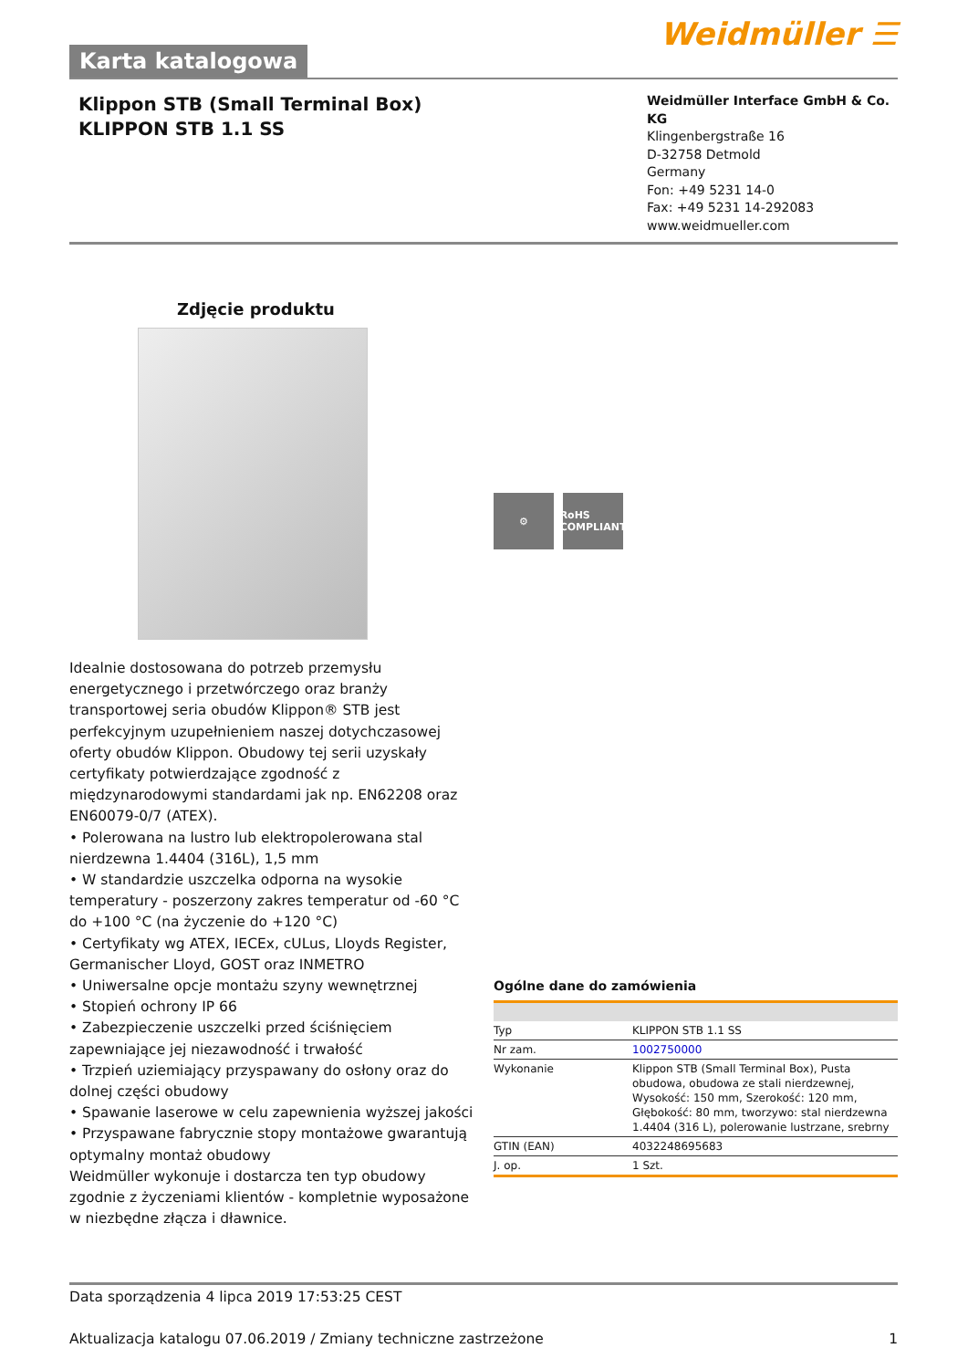Karta katalogowa
Weidmüller ☰
Klippon STB (Small Terminal Box)
KLIPPON STB 1.1 SS
Weidmüller Interface GmbH & Co. KG
Klingenbergstraße 16
D-32758 Detmold
Germany
Fon: +49 5231 14-0
Fax: +49 5231 14-292083
www.weidmueller.com
Zdjęcie produktu
Idealnie dostosowana do potrzeb przemysłu energetycznego i przetwórczego oraz branży transportowej seria obudów Klippon® STB jest perfekcyjnym uzupełnieniem naszej dotychczasowej oferty obudów Klippon. Obudowy tej serii uzyskały certyfikaty potwierdzające zgodność z międzynarodowymi standardami jak np. EN62208 oraz EN60079-0/7 (ATEX).
• Polerowana na lustro lub elektropolerowana stal nierdzewna 1.4404 (316L), 1,5 mm
• W standardzie uszczelka odporna na wysokie temperatury - poszerzony zakres temperatur od -60 °C do +100 °C (na życzenie do +120 °C)
• Certyfikaty wg ATEX, IECEx, cULus, Lloyds Register, Germanischer Lloyd, GOST oraz INMETRO
• Uniwersalne opcje montażu szyny wewnętrznej
• Stopień ochrony IP 66
• Zabezpieczenie uszczelki przed ściśnięciem zapewniające jej niezawodność i trwałość
• Trzpień uziemiający przyspawany do osłony oraz do dolnej części obudowy
• Spawanie laserowe w celu zapewnienia wyższej jakości
• Przyspawane fabrycznie stopy montażowe gwarantują optymalny montaż obudowy
Weidmüller wykonuje i dostarcza ten typ obudowy zgodnie z życzeniami klientów - kompletnie wyposażone w niezbędne złącza i dławnice.
⚙ RoHS COMPLIANT
Ogólne dane do zamówienia
| Typ | KLIPPON STB 1.1 SS |
| Nr zam. | 1002750000 |
| Wykonanie | Klippon STB (Small Terminal Box), Pusta obudowa, obudowa ze stali nierdzewnej, Wysokość: 150 mm, Szerokość: 120 mm, Głębokość: 80 mm, tworzywo: stal nierdzewna 1.4404 (316 L), polerowanie lustrzane, srebrny |
| GTIN (EAN) | 4032248695683 |
| J. op. | 1 Szt. |
Data sporządzenia 4 lipca 2019 17:53:25 CEST
Aktualizacja katalogu 07.06.2019 / Zmiany techniczne zastrzeżone 1